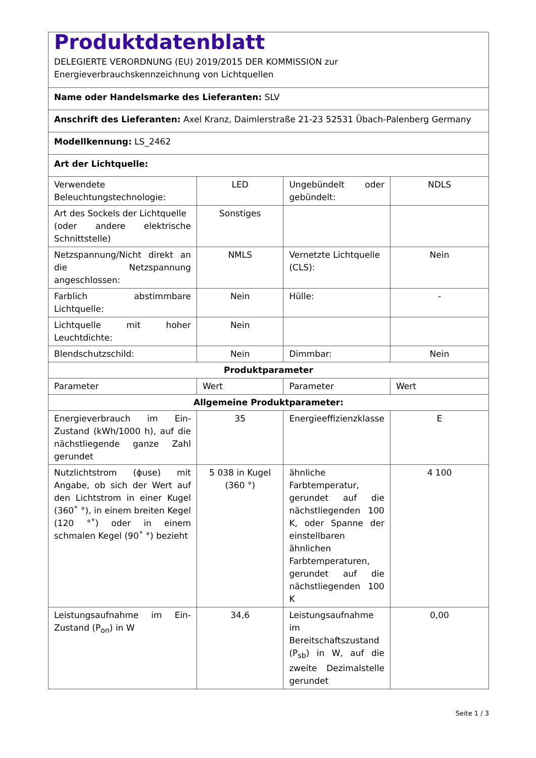| Produktdatenblatt DELEGIERTE VERORDNUNG (EU) 2019/2015 DER KOMMISSION zur Energieverbrauchskennzeichnung von Lichtquellen | | | |
| Name oder Handelsmarke des Lieferanten: SLV | | | |
| Anschrift des Lieferanten: Axel Kranz, Daimlerstraße 21-23 52531 Übach-Palenberg Germany | | | |
| Modellkennung: LS_2462 | | | |
| Art der Lichtquelle: | | | |
| Verwendete Beleuchtungstechnologie: | LED | Ungebündelt oder gebündelt: | NDLS |
| Art des Sockels der Lichtquelle (oder andere elektrische Schnittstelle) | Sonstiges | | |
| Netzspannung/Nicht direkt an die Netzspannung angeschlossen: | NMLS | Vernetzte Lichtquelle (CLS): | Nein |
| Farblich abstimmbare Lichtquelle: | Nein | Hülle: | - |
| Lichtquelle mit hoher Leuchtdichte: | Nein | | |
| Blendschutzschild: | Nein | Dimmbar: | Nein |
| Produktparameter | | | |
| Parameter | Wert | Parameter | Wert |
| Allgemeine Produktparameter: | | | |
| Energieverbrauch im Ein-Zustand (kWh/1000 h), auf die nächstliegende ganze Zahl gerundet | 35 | Energieeffizienzklasse | E |
| Nutzlichtstrom (ϕuse) mit Angabe, ob sich der Wert auf den Lichtstrom in einer Kugel (360˚ °), in einem breiten Kegel (120 °˚) oder in einem schmalen Kegel (90˚ °) bezieht | 5 038 in Kugel (360 °) | ähnliche Farbtemperatur, gerundet auf die nächstliegenden 100 K, oder Spanne der einstellbaren ähnlichen Farbtemperaturen, gerundet auf die nächstliegenden 100 K | 4 100 |
| Leistungsaufnahme im Ein-Zustand (P<sub>on</sub>) in W | 34,6 | Leistungsaufnahme im Bereitschaftszustand (P<sub>sb</sub>) in W, auf die zweite Dezimalstelle gerundet | 0,00 |
Seite 1 / 3